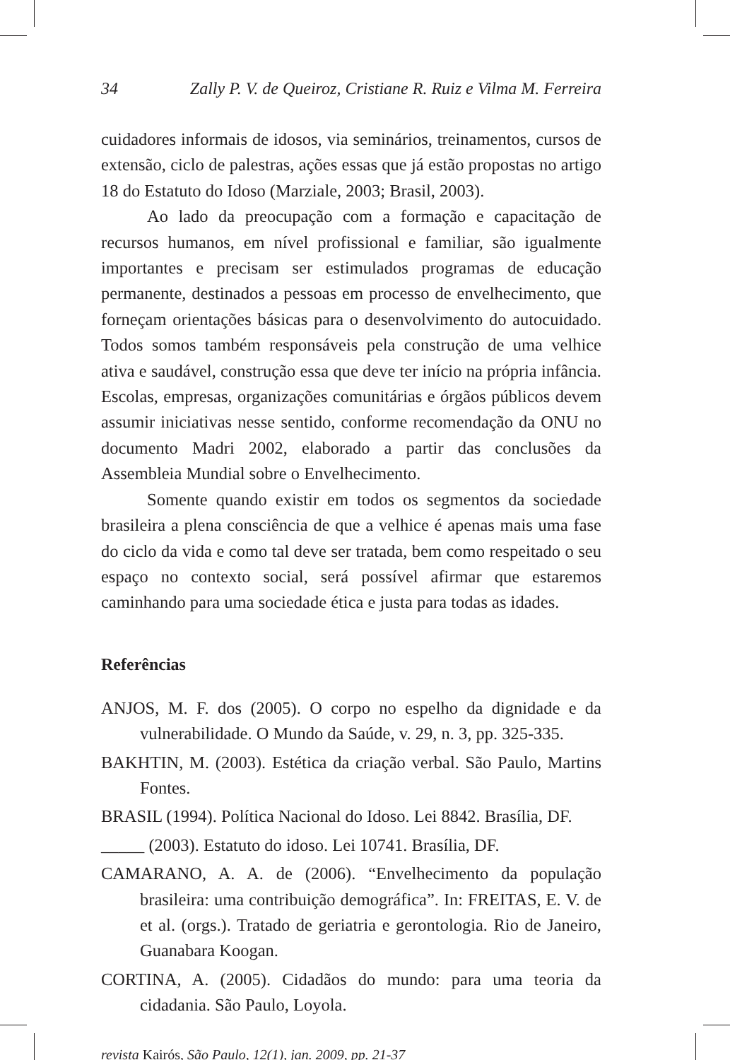34 Zally P. V. de Queiroz, Cristiane R. Ruiz e Vilma M. Ferreira
cuidadores informais de idosos, via seminários, treinamentos, cursos de extensão, ciclo de palestras, ações essas que já estão propostas no artigo 18 do Estatuto do Idoso (Marziale, 2003; Brasil, 2003).
Ao lado da preocupação com a formação e capacitação de recursos humanos, em nível profissional e familiar, são igualmente importantes e precisam ser estimulados programas de educação permanente, destinados a pessoas em processo de envelhecimento, que forneçam orientações básicas para o desenvolvimento do autocuidado. Todos somos também responsáveis pela construção de uma velhice ativa e saudável, construção essa que deve ter início na própria infância. Escolas, empresas, organizações comunitárias e órgãos públicos devem assumir iniciativas nesse sentido, conforme recomendação da ONU no documento Madri 2002, elaborado a partir das conclusões da Assembleia Mundial sobre o Envelhecimento.
Somente quando existir em todos os segmentos da sociedade brasileira a plena consciência de que a velhice é apenas mais uma fase do ciclo da vida e como tal deve ser tratada, bem como respeitado o seu espaço no contexto social, será possível afirmar que estaremos caminhando para uma sociedade ética e justa para todas as idades.
Referências
ANJOS, M. F. dos (2005). O corpo no espelho da dignidade e da vulnerabilidade. O Mundo da Saúde, v. 29, n. 3, pp. 325-335.
BAKHTIN, M. (2003). Estética da criação verbal. São Paulo, Martins Fontes.
BRASIL (1994). Política Nacional do Idoso. Lei 8842. Brasília, DF.
_____ (2003). Estatuto do idoso. Lei 10741. Brasília, DF.
CAMARANO, A. A. de (2006). “Envelhecimento da população brasileira: uma contribuição demográfica”. In: FREITAS, E. V. de et al. (orgs.). Tratado de geriatria e gerontologia. Rio de Janeiro, Guanabara Koogan.
CORTINA, A. (2005). Cidadãos do mundo: para uma teoria da cidadania. São Paulo, Loyola.
revista Kairós, São Paulo, 12(1), jan. 2009, pp. 21-37